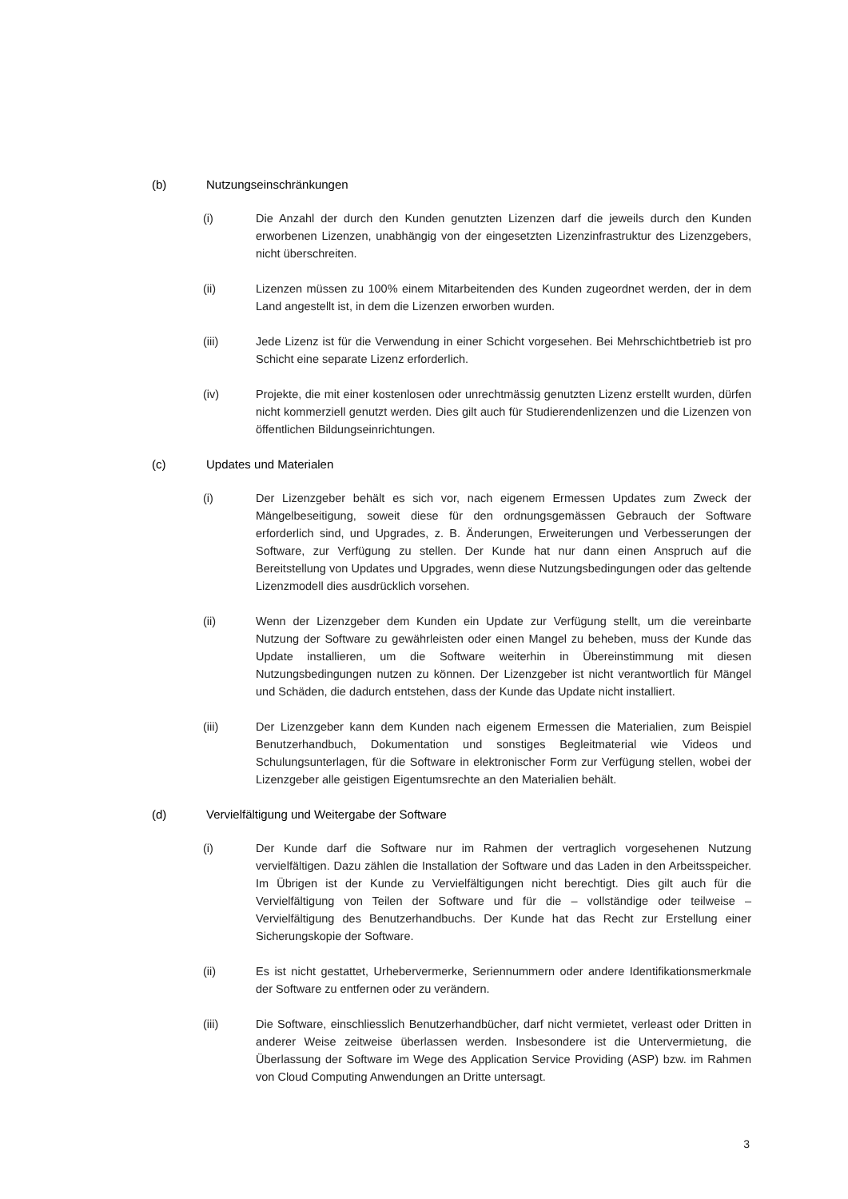(b) Nutzungseinschränkungen
(i) Die Anzahl der durch den Kunden genutzten Lizenzen darf die jeweils durch den Kunden erworbenen Lizenzen, unabhängig von der eingesetzten Lizenzinfrastruktur des Lizenzgebers, nicht überschreiten.
(ii) Lizenzen müssen zu 100% einem Mitarbeitenden des Kunden zugeordnet werden, der in dem Land angestellt ist, in dem die Lizenzen erworben wurden.
(iii) Jede Lizenz ist für die Verwendung in einer Schicht vorgesehen. Bei Mehrschichtbetrieb ist pro Schicht eine separate Lizenz erforderlich.
(iv) Projekte, die mit einer kostenlosen oder unrechtmässig genutzten Lizenz erstellt wurden, dürfen nicht kommerziell genutzt werden. Dies gilt auch für Studierendenlizenzen und die Lizenzen von öffentlichen Bildungseinrichtungen.
(c) Updates und Materialen
(i) Der Lizenzgeber behält es sich vor, nach eigenem Ermessen Updates zum Zweck der Mängelbeseitigung, soweit diese für den ordnungsgemässen Gebrauch der Software erforderlich sind, und Upgrades, z. B. Änderungen, Erweiterungen und Verbesserungen der Software, zur Verfügung zu stellen. Der Kunde hat nur dann einen Anspruch auf die Bereitstellung von Updates und Upgrades, wenn diese Nutzungsbedingungen oder das geltende Lizenzmodell dies ausdrücklich vorsehen.
(ii) Wenn der Lizenzgeber dem Kunden ein Update zur Verfügung stellt, um die vereinbarte Nutzung der Software zu gewährleisten oder einen Mangel zu beheben, muss der Kunde das Update installieren, um die Software weiterhin in Übereinstimmung mit diesen Nutzungsbedingungen nutzen zu können. Der Lizenzgeber ist nicht verantwortlich für Mängel und Schäden, die dadurch entstehen, dass der Kunde das Update nicht installiert.
(iii) Der Lizenzgeber kann dem Kunden nach eigenem Ermessen die Materialien, zum Beispiel Benutzerhandbuch, Dokumentation und sonstiges Begleitmaterial wie Videos und Schulungsunterlagen, für die Software in elektronischer Form zur Verfügung stellen, wobei der Lizenzgeber alle geistigen Eigentumsrechte an den Materialien behält.
(d) Vervielfältigung und Weitergabe der Software
(i) Der Kunde darf die Software nur im Rahmen der vertraglich vorgesehenen Nutzung vervielfältigen. Dazu zählen die Installation der Software und das Laden in den Arbeitsspeicher. Im Übrigen ist der Kunde zu Vervielfältigungen nicht berechtigt. Dies gilt auch für die Vervielfältigung von Teilen der Software und für die – vollständige oder teilweise – Vervielfältigung des Benutzerhandbuchs. Der Kunde hat das Recht zur Erstellung einer Sicherungskopie der Software.
(ii) Es ist nicht gestattet, Urhebervermerke, Seriennummern oder andere Identifikationsmerkmale der Software zu entfernen oder zu verändern.
(iii) Die Software, einschliesslich Benutzerhandbücher, darf nicht vermietet, verleast oder Dritten in anderer Weise zeitweise überlassen werden. Insbesondere ist die Untervermietung, die Überlassung der Software im Wege des Application Service Providing (ASP) bzw. im Rahmen von Cloud Computing Anwendungen an Dritte untersagt.
3